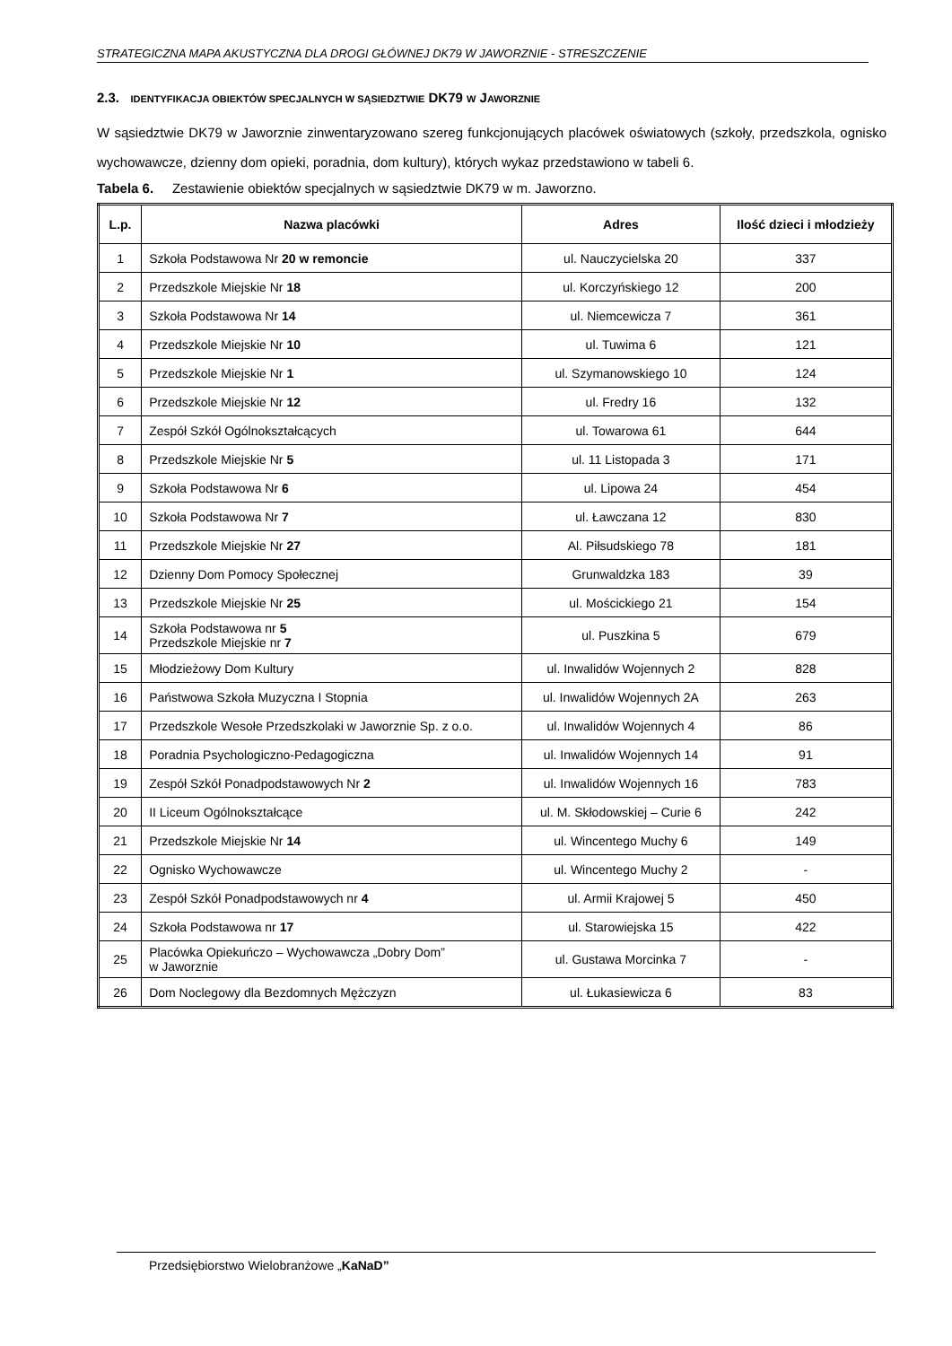STRATEGICZNA MAPA AKUSTYCZNA DLA DROGI GŁÓWNEJ DK79 W JAWORZNIE - STRESZCZENIE
2.3. IDENTYFIKACJA OBIEKTÓW SPECJALNYCH W SĄSIEDZTWIE DK79 W JAWORZNIE
W sąsiedztwie DK79 w Jaworznie zinwentaryzowano szereg funkcjonujących placówek oświatowych (szkoły, przedszkola, ognisko wychowawcze, dzienny dom opieki, poradnia, dom kultury), których wykaz przedstawiono w tabeli 6.
Tabela 6. Zestawienie obiektów specjalnych w sąsiedztwie DK79 w m. Jaworzno.
| L.p. | Nazwa placówki | Adres | Ilość dzieci i młodzieży |
| --- | --- | --- | --- |
| 1 | Szkoła Podstawowa Nr 20 w remoncie | ul. Nauczycielska 20 | 337 |
| 2 | Przedszkole Miejskie Nr 18 | ul. Korczyńskiego 12 | 200 |
| 3 | Szkoła Podstawowa Nr 14 | ul. Niemcewicza 7 | 361 |
| 4 | Przedszkole Miejskie Nr 10 | ul. Tuwima 6 | 121 |
| 5 | Przedszkole Miejskie Nr 1 | ul. Szymanowskiego 10 | 124 |
| 6 | Przedszkole Miejskie Nr 12 | ul. Fredry 16 | 132 |
| 7 | Zespół Szkół Ogólnokształcących | ul. Towarowa 61 | 644 |
| 8 | Przedszkole Miejskie Nr 5 | ul. 11 Listopada 3 | 171 |
| 9 | Szkoła Podstawowa Nr 6 | ul. Lipowa 24 | 454 |
| 10 | Szkoła Podstawowa Nr 7 | ul. Ławczana 12 | 830 |
| 11 | Przedszkole Miejskie Nr 27 | Al. Piłsudskiego 78 | 181 |
| 12 | Dzienny Dom Pomocy Społecznej | Grunwaldzka 183 | 39 |
| 13 | Przedszkole Miejskie Nr 25 | ul. Mościckiego 21 | 154 |
| 14 | Szkoła Podstawowa nr 5 Przedszkole Miejskie nr 7 | ul. Puszkina 5 | 679 |
| 15 | Młodzieżowy Dom Kultury | ul. Inwalidów Wojennych 2 | 828 |
| 16 | Państwowa Szkoła Muzyczna I Stopnia | ul. Inwalidów Wojennych 2A | 263 |
| 17 | Przedszkole Wesołe Przedszkolaki w Jaworznie Sp. z o.o. | ul. Inwalidów Wojennych 4 | 86 |
| 18 | Poradnia Psychologiczno-Pedagogiczna | ul. Inwalidów Wojennych 14 | 91 |
| 19 | Zespół Szkół Ponadpodstawowych Nr 2 | ul. Inwalidów Wojennych 16 | 783 |
| 20 | II Liceum Ogólnokształcące | ul. M. Skłodowskiej – Curie 6 | 242 |
| 21 | Przedszkole Miejskie Nr 14 | ul. Wincentego Muchy 6 | 149 |
| 22 | Ognisko Wychowawcze | ul. Wincentego Muchy 2 | - |
| 23 | Zespół Szkół Ponadpodstawowych nr 4 | ul. Armii Krajowej 5 | 450 |
| 24 | Szkoła Podstawowa nr 17 | ul. Starowiejska 15 | 422 |
| 25 | Placówka Opiekuńczo – Wychowawcza „Dobry Dom” w Jaworznie | ul. Gustawa Morcinka 7 | - |
| 26 | Dom Noclegowy dla Bezdomnych Mężczyzn | ul. Łukasiewicza 6 | 83 |
Przedsiębiorstwo Wielobranżowe „KaNaD”